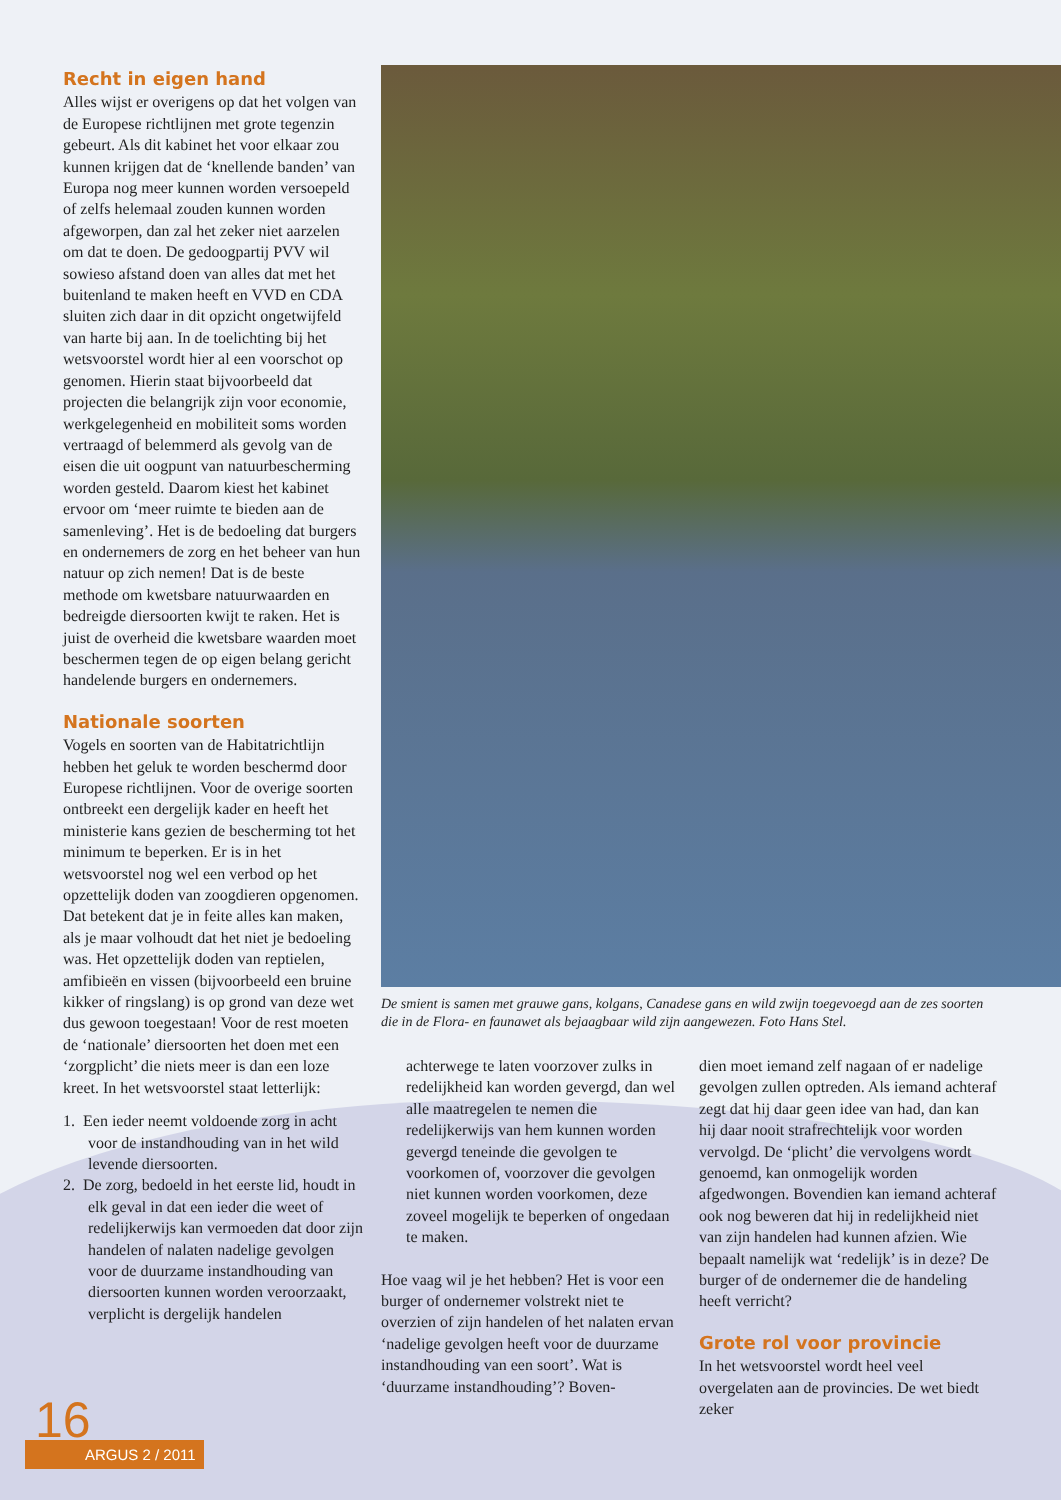Recht in eigen hand
Alles wijst er overigens op dat het volgen van de Europese richtlijnen met grote tegenzin gebeurt. Als dit kabinet het voor elkaar zou kunnen krijgen dat de ‘knellende banden’ van Europa nog meer kunnen worden versoepeld of zelfs helemaal zouden kunnen worden afgeworpen, dan zal het zeker niet aarzelen om dat te doen. De gedoogpartij PVV wil sowieso afstand doen van alles dat met het buitenland te maken heeft en VVD en CDA sluiten zich daar in dit opzicht ongetwijfeld van harte bij aan. In de toelichting bij het wetsvoorstel wordt hier al een voorschot op genomen. Hierin staat bijvoorbeeld dat projecten die belangrijk zijn voor economie, werkgelegenheid en mobiliteit soms worden vertraagd of belemmerd als gevolg van de eisen die uit oogpunt van natuurbescherming worden gesteld. Daarom kiest het kabinet ervoor om ‘meer ruimte te bieden aan de samenleving’. Het is de bedoeling dat burgers en ondernemers de zorg en het beheer van hun natuur op zich nemen! Dat is de beste methode om kwetsbare natuurwaarden en bedreigde diersoorten kwijt te raken. Het is juist de overheid die kwetsbare waarden moet beschermen tegen de op eigen belang gericht handelende burgers en ondernemers.
Nationale soorten
Vogels en soorten van de Habitatrichtlijn hebben het geluk te worden beschermd door Europese richtlijnen. Voor de overige soorten ontbreekt een dergelijk kader en heeft het ministerie kans gezien de bescherming tot het minimum te beperken. Er is in het wetsvoorstel nog wel een verbod op het opzettelijk doden van zoogdieren opgenomen. Dat betekent dat je in feite alles kan maken, als je maar volhoudt dat het niet je bedoeling was. Het opzettelijk doden van reptielen, amfibieën en vissen (bijvoorbeeld een bruine kikker of ringslang) is op grond van deze wet dus gewoon toegestaan! Voor de rest moeten de ‘nationale’ diersoorten het doen met een ‘zorgplicht’ die niets meer is dan een loze kreet. In het wetsvoorstel staat letterlijk:
1. Een ieder neemt voldoende zorg in acht voor de instandhouding van in het wild levende diersoorten.
2. De zorg, bedoeld in het eerste lid, houdt in elk geval in dat een ieder die weet of redelijkerwijs kan vermoeden dat door zijn handelen of nalaten nadelige gevolgen voor de duurzame instandhouding van diersoorten kunnen worden veroorzaakt, verplicht is dergelijk handelen
De smient is samen met grauwe gans, kolgans, Canadese gans en wild zwijn toegevoegd aan de zes soorten die in de Flora- en faunawet als bejaagbaar wild zijn aangewezen. Foto Hans Stel.
achterwege te laten voorzover zulks in redelijkheid kan worden gevergd, dan wel alle maatregelen te nemen die redelijkerwijs van hem kunnen worden gevergd teneinde die gevolgen te voorkomen of, voorzover die gevolgen niet kunnen worden voorkomen, deze zoveel mogelijk te beperken of ongedaan te maken.
Hoe vaag wil je het hebben? Het is voor een burger of ondernemer volstrekt niet te overzien of zijn handelen of het nalaten ervan ‘nadelige gevolgen heeft voor de duurzame instandhouding van een soort’. Wat is ‘duurzame instandhouding’? Boven-
dien moet iemand zelf nagaan of er nadelige gevolgen zullen optreden. Als iemand achteraf zegt dat hij daar geen idee van had, dan kan hij daar nooit strafrechtelijk voor worden vervolgd. De ‘plicht’ die vervolgens wordt genoemd, kan onmogelijk worden afgedwongen. Bovendien kan iemand achteraf ook nog beweren dat hij in redelijkheid niet van zijn handelen had kunnen afzien. Wie bepaalt namelijk wat ‘redelijk’ is in deze? De burger of de ondernemer die de handeling heeft verricht?
Grote rol voor provincie
In het wetsvoorstel wordt heel veel overgelaten aan de provincies. De wet biedt zeker
ARGUS 2 / 2011 16